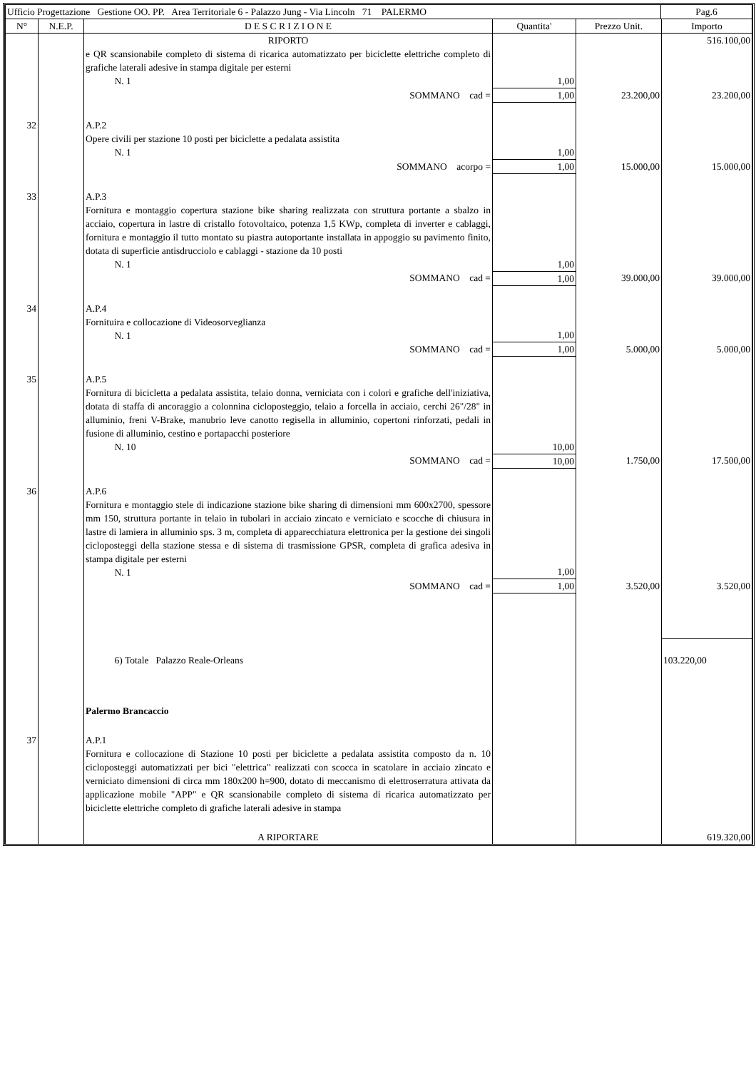| Ufficio Progettazione Gestione OO. PP. Area Territoriale 6 - Palazzo Jung - Via Lincoln 71 PALERMO | Pag.6 |
| N° | N.E.P. | D E S C R I Z I O N E | Quantita' | Prezzo Unit. | Importo |
| --- | --- | --- | --- | --- | --- |
| | | RIPORTO | | | 516.100,00 |
| | | e QR scansionabile completo di sistema di ricarica automatizzato per biciclette elettriche completo di grafiche laterali adesive in stampa digitale per esterni N. 1 | 1,00 | | |
| | | SOMMANO cad = | 1,00 | 23.200,00 | 23.200,00 |
| 32 | | A.P.2 Opere civili per stazione 10 posti per biciclette a pedalata assistita N. 1 | 1,00 | | |
| | | SOMMANO acorpo = | 1,00 | 15.000,00 | 15.000,00 |
| 33 | | A.P.3 Fornitura e montaggio copertura stazione bike sharing realizzata con struttura portante a sbalzo in acciaio, copertura in lastre di cristallo fotovoltaico, potenza 1,5 KWp, completa di inverter e cablaggi, fornitura e montaggio il tutto montato su piastra autoportante installata in appoggio su pavimento finito, dotata di superficie antisdrucciolo e cablaggi - stazione da 10 posti N. 1 | 1,00 | | |
| | | SOMMANO cad = | 1,00 | 39.000,00 | 39.000,00 |
| 34 | | A.P.4 Fornituira e collocazione di Videosorveglianza N. 1 | 1,00 | | |
| | | SOMMANO cad = | 1,00 | 5.000,00 | 5.000,00 |
| 35 | | A.P.5 Fornitura di bicicletta a pedalata assistita, telaio donna, verniciata con i colori e grafiche dell'iniziativa, dotata di staffa di ancoraggio a colonnina cicloposteggio, telaio a forcella in acciaio, cerchi 26"/28" in alluminio, freni V-Brake, manubrio leve canotto regisella in alluminio, copertoni rinforzati, pedali in fusione di alluminio, cestino e portapacchi posteriore N. 10 | 10,00 | | |
| | | SOMMANO cad = | 10,00 | 1.750,00 | 17.500,00 |
| 36 | | A.P.6 Fornitura e montaggio stele di indicazione stazione bike sharing di dimensioni mm 600x2700, spessore mm 150, struttura portante in telaio in tubolari in acciaio zincato e verniciato e scocche di chiusura in lastre di lamiera in alluminio sps. 3 m, completa di apparecchiatura elettronica per la gestione dei singoli cicloposteggi della stazione stessa e di sistema di trasmissione GPSR, completa di grafica adesiva in stampa digitale per esterni N. 1 | 1,00 | | |
| | | SOMMANO cad = | 1,00 | 3.520,00 | 3.520,00 |
| | | 6) Totale Palazzo Reale-Orleans | | | 103.220,00 |
| | | Palermo Brancaccio | | | |
| 37 | | A.P.1 Fornitura e collocazione di Stazione 10 posti per biciclette a pedalata assistita composto da n. 10 cicloposteggi automatizzati per bici "elettrica" realizzati con scocca in scatolare in acciaio zincato e verniciato dimensioni di circa mm 180x200 h=900, dotato di meccanismo di elettroserratura attivata da applicazione mobile "APP" e QR scansionabile completo di sistema di ricarica automatizzato per biciclette elettriche completo di grafiche laterali adesive in stampa | | | |
| | | A RIPORTARE | | | 619.320,00 |